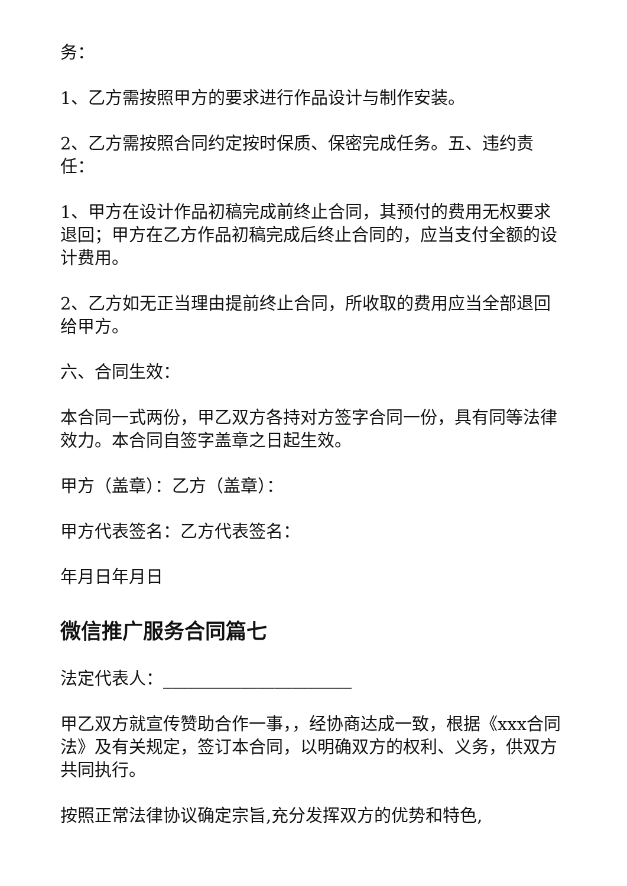务：
1、乙方需按照甲方的要求进行作品设计与制作安装。
2、乙方需按照合同约定按时保质、保密完成任务。五、违约责任：
1、甲方在设计作品初稿完成前终止合同，其预付的费用无权要求退回；甲方在乙方作品初稿完成后终止合同的，应当支付全额的设计费用。
2、乙方如无正当理由提前终止合同，所收取的费用应当全部退回给甲方。
六、合同生效：
本合同一式两份，甲乙双方各持对方签字合同一份，具有同等法律效力。本合同自签字盖章之日起生效。
甲方（盖章）：乙方（盖章）：
甲方代表签名：乙方代表签名：
年月日年月日
微信推广服务合同篇七
法定代表人：______________________
甲乙双方就宣传赞助合作一事，，经协商达成一致，根据《xxx合同法》及有关规定，签订本合同，以明确双方的权利、义务，供双方共同执行。
按照正常法律协议确定宗旨,充分发挥双方的优势和特色,